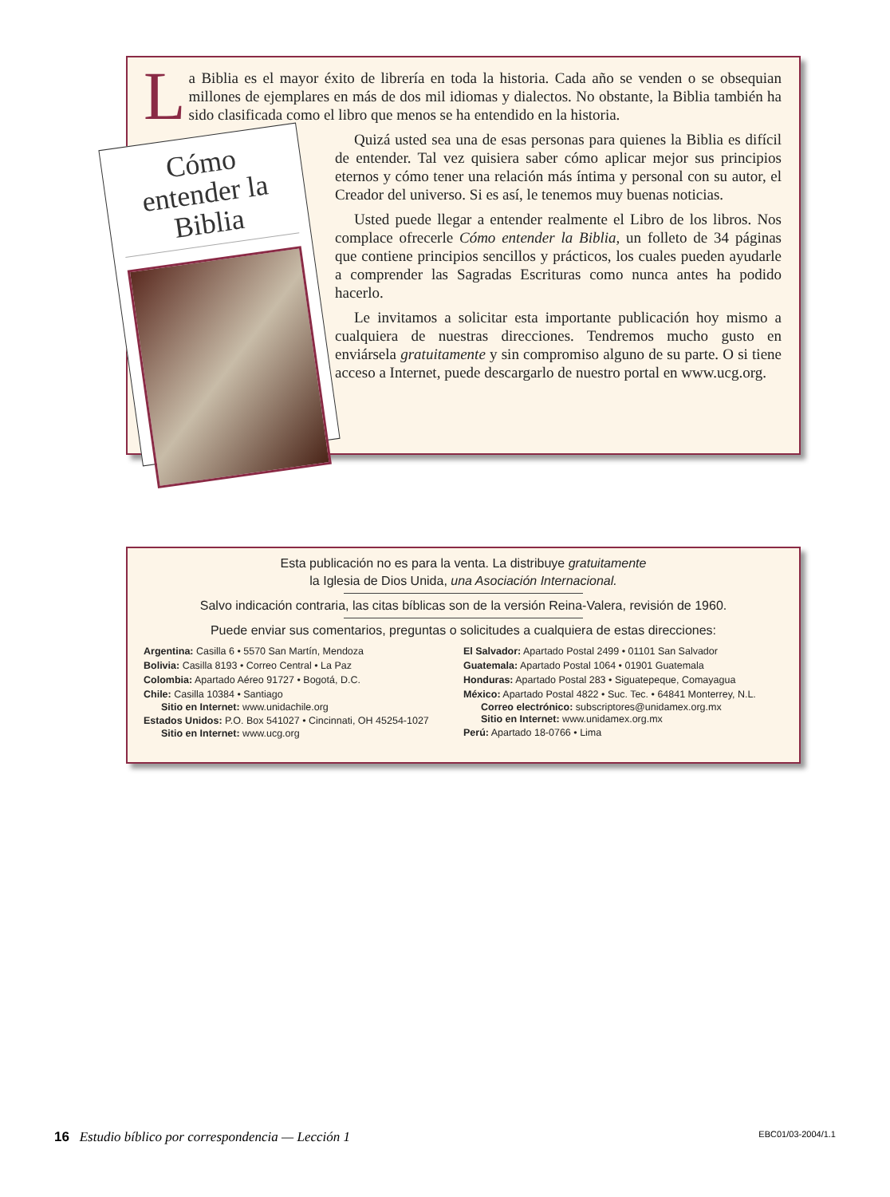La Biblia es el mayor éxito de librería en toda la historia. Cada año se venden o se obsequian millones de ejemplares en más de dos mil idiomas y dialectos. No obstante, la Biblia también ha sido clasificada como el libro que menos se ha entendido en la historia.
Cómo entender la Biblia
Quizá usted sea una de esas personas para quienes la Biblia es difícil de entender. Tal vez quisiera saber cómo aplicar mejor sus principios eternos y cómo tener una relación más íntima y personal con su autor, el Creador del universo. Si es así, le tenemos muy buenas noticias.
Usted puede llegar a entender realmente el Libro de los libros. Nos complace ofrecerle Cómo entender la Biblia, un folleto de 34 páginas que contiene principios sencillos y prácticos, los cuales pueden ayudarle a comprender las Sagradas Escrituras como nunca antes ha podido hacerlo.
Le invitamos a solicitar esta importante publicación hoy mismo a cualquiera de nuestras direcciones. Tendremos mucho gusto en enviársela gratuitamente y sin compromiso alguno de su parte. O si tiene acceso a Internet, puede descargarlo de nuestro portal en www.ucg.org.
Esta publicación no es para la venta. La distribuye gratuitamente
la Iglesia de Dios Unida, una Asociación Internacional.
Salvo indicación contraria, las citas bíblicas son de la versión Reina-Valera, revisión de 1960.
Puede enviar sus comentarios, preguntas o solicitudes a cualquiera de estas direcciones:
Argentina: Casilla 6 • 5570 San Martín, Mendoza
Bolivia: Casilla 8193 • Correo Central • La Paz
Colombia: Apartado Aéreo 91727 • Bogotá, D.C.
Chile: Casilla 10384 • Santiago
Sitio en Internet: www.unidachile.org
Estados Unidos: P.O. Box 541027 • Cincinnati, OH 45254-1027
Sitio en Internet: www.ucg.org
El Salvador: Apartado Postal 2499 • 01101 San Salvador
Guatemala: Apartado Postal 1064 • 01901 Guatemala
Honduras: Apartado Postal 283 • Siguatepeque, Comayagua
México: Apartado Postal 4822 • Suc. Tec. • 64841 Monterrey, N.L.
Correo electrónico: subscriptores@unidamex.org.mx
Sitio en Internet: www.unidamex.org.mx
Perú: Apartado 18-0766 • Lima
16 Estudio bíblico por correspondencia — Lección 1 EBC01/03-2004/1.1